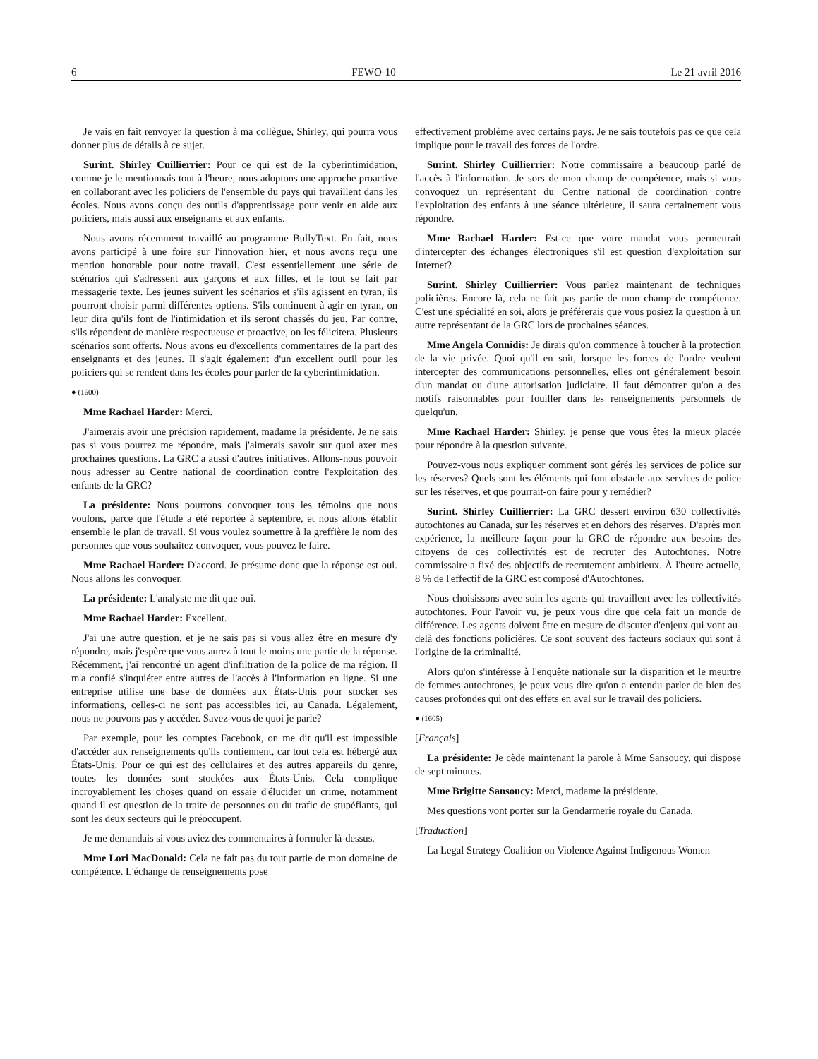6 FEWO-10 Le 21 avril 2016
Je vais en fait renvoyer la question à ma collègue, Shirley, qui pourra vous donner plus de détails à ce sujet.
Surint. Shirley Cuillierrier: Pour ce qui est de la cyberintimidation, comme je le mentionnais tout à l'heure, nous adoptons une approche proactive en collaborant avec les policiers de l'ensemble du pays qui travaillent dans les écoles. Nous avons conçu des outils d'apprentissage pour venir en aide aux policiers, mais aussi aux enseignants et aux enfants.
Nous avons récemment travaillé au programme BullyText. En fait, nous avons participé à une foire sur l'innovation hier, et nous avons reçu une mention honorable pour notre travail. C'est essentiellement une série de scénarios qui s'adressent aux garçons et aux filles, et le tout se fait par messagerie texte. Les jeunes suivent les scénarios et s'ils agissent en tyran, ils pourront choisir parmi différentes options. S'ils continuent à agir en tyran, on leur dira qu'ils font de l'intimidation et ils seront chassés du jeu. Par contre, s'ils répondent de manière respectueuse et proactive, on les félicitera. Plusieurs scénarios sont offerts. Nous avons eu d'excellents commentaires de la part des enseignants et des jeunes. Il s'agit également d'un excellent outil pour les policiers qui se rendent dans les écoles pour parler de la cyberintimidation.
● (1600)
Mme Rachael Harder: Merci.
J'aimerais avoir une précision rapidement, madame la présidente. Je ne sais pas si vous pourrez me répondre, mais j'aimerais savoir sur quoi axer mes prochaines questions. La GRC a aussi d'autres initiatives. Allons-nous pouvoir nous adresser au Centre national de coordination contre l'exploitation des enfants de la GRC?
La présidente: Nous pourrons convoquer tous les témoins que nous voulons, parce que l'étude a été reportée à septembre, et nous allons établir ensemble le plan de travail. Si vous voulez soumettre à la greffière le nom des personnes que vous souhaitez convoquer, vous pouvez le faire.
Mme Rachael Harder: D'accord. Je présume donc que la réponse est oui. Nous allons les convoquer.
La présidente: L'analyste me dit que oui.
Mme Rachael Harder: Excellent.
J'ai une autre question, et je ne sais pas si vous allez être en mesure d'y répondre, mais j'espère que vous aurez à tout le moins une partie de la réponse. Récemment, j'ai rencontré un agent d'infiltration de la police de ma région. Il m'a confié s'inquiéter entre autres de l'accès à l'information en ligne. Si une entreprise utilise une base de données aux États-Unis pour stocker ses informations, celles-ci ne sont pas accessibles ici, au Canada. Légalement, nous ne pouvons pas y accéder. Savez-vous de quoi je parle?
Par exemple, pour les comptes Facebook, on me dit qu'il est impossible d'accéder aux renseignements qu'ils contiennent, car tout cela est hébergé aux États-Unis. Pour ce qui est des cellulaires et des autres appareils du genre, toutes les données sont stockées aux États-Unis. Cela complique incroyablement les choses quand on essaie d'élucider un crime, notamment quand il est question de la traite de personnes ou du trafic de stupéfiants, qui sont les deux secteurs qui le préoccupent.
Je me demandais si vous aviez des commentaires à formuler là-dessus.
Mme Lori MacDonald: Cela ne fait pas du tout partie de mon domaine de compétence. L'échange de renseignements pose
effectivement problème avec certains pays. Je ne sais toutefois pas ce que cela implique pour le travail des forces de l'ordre.
Surint. Shirley Cuillierrier: Notre commissaire a beaucoup parlé de l'accès à l'information. Je sors de mon champ de compétence, mais si vous convoquez un représentant du Centre national de coordination contre l'exploitation des enfants à une séance ultérieure, il saura certainement vous répondre.
Mme Rachael Harder: Est-ce que votre mandat vous permettrait d'intercepter des échanges électroniques s'il est question d'exploitation sur Internet?
Surint. Shirley Cuillierrier: Vous parlez maintenant de techniques policières. Encore là, cela ne fait pas partie de mon champ de compétence. C'est une spécialité en soi, alors je préférerais que vous posiez la question à un autre représentant de la GRC lors de prochaines séances.
Mme Angela Connidis: Je dirais qu'on commence à toucher à la protection de la vie privée. Quoi qu'il en soit, lorsque les forces de l'ordre veulent intercepter des communications personnelles, elles ont généralement besoin d'un mandat ou d'une autorisation judiciaire. Il faut démontrer qu'on a des motifs raisonnables pour fouiller dans les renseignements personnels de quelqu'un.
Mme Rachael Harder: Shirley, je pense que vous êtes la mieux placée pour répondre à la question suivante.
Pouvez-vous nous expliquer comment sont gérés les services de police sur les réserves? Quels sont les éléments qui font obstacle aux services de police sur les réserves, et que pourrait-on faire pour y remédier?
Surint. Shirley Cuillierrier: La GRC dessert environ 630 collectivités autochtones au Canada, sur les réserves et en dehors des réserves. D'après mon expérience, la meilleure façon pour la GRC de répondre aux besoins des citoyens de ces collectivités est de recruter des Autochtones. Notre commissaire a fixé des objectifs de recrutement ambitieux. À l'heure actuelle, 8 % de l'effectif de la GRC est composé d'Autochtones.
Nous choisissons avec soin les agents qui travaillent avec les collectivités autochtones. Pour l'avoir vu, je peux vous dire que cela fait un monde de différence. Les agents doivent être en mesure de discuter d'enjeux qui vont au-delà des fonctions policières. Ce sont souvent des facteurs sociaux qui sont à l'origine de la criminalité.
Alors qu'on s'intéresse à l'enquête nationale sur la disparition et le meurtre de femmes autochtones, je peux vous dire qu'on a entendu parler de bien des causes profondes qui ont des effets en aval sur le travail des policiers.
● (1605)
[Français]
La présidente: Je cède maintenant la parole à Mme Sansoucy, qui dispose de sept minutes.
Mme Brigitte Sansoucy: Merci, madame la présidente.
Mes questions vont porter sur la Gendarmerie royale du Canada.
[Traduction]
La Legal Strategy Coalition on Violence Against Indigenous Women